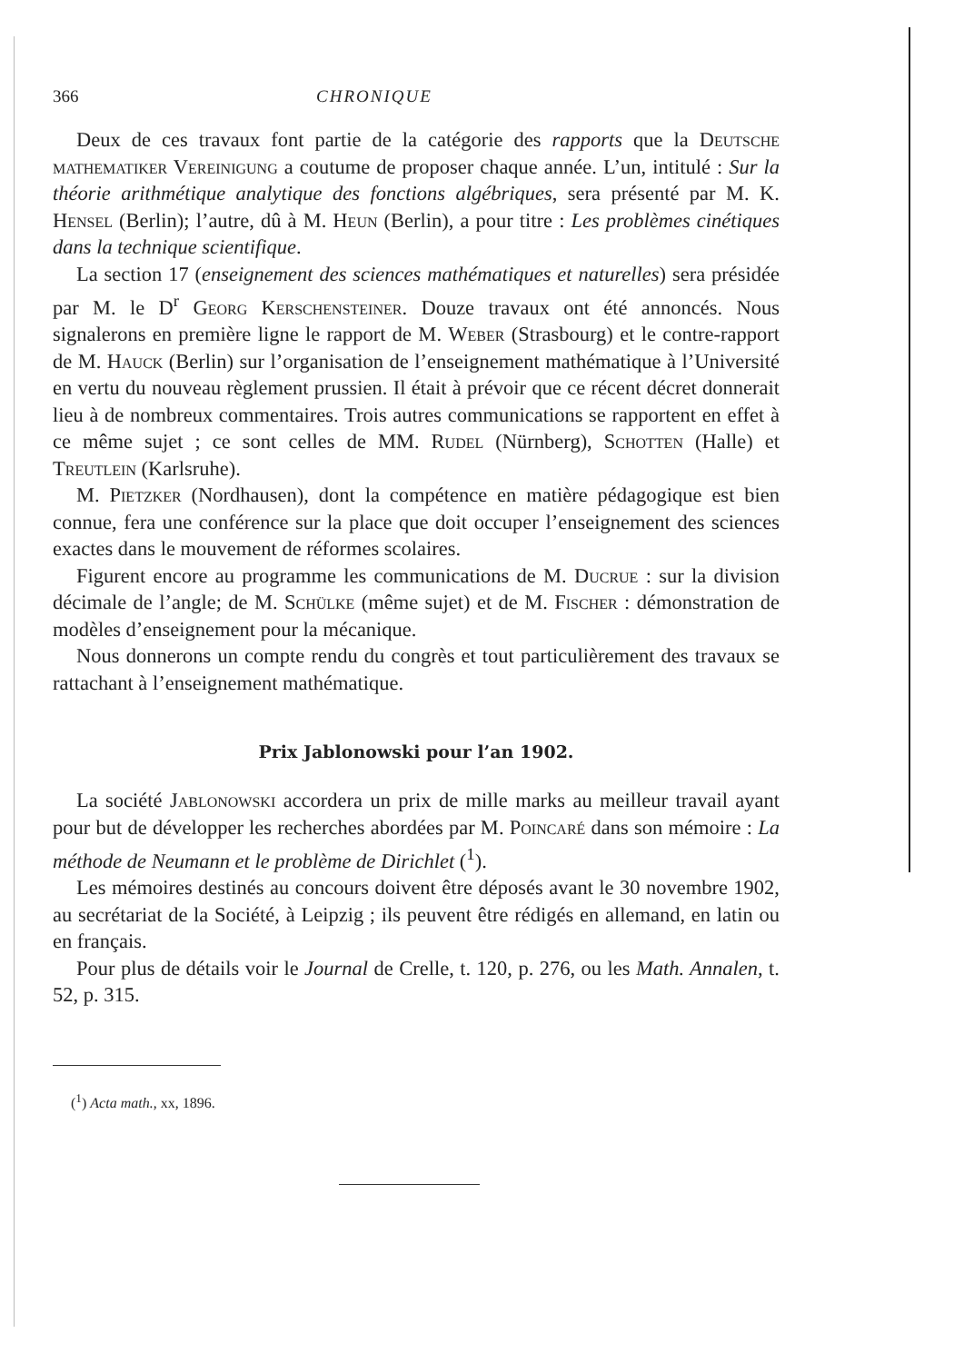366 CHRONIQUE
Deux de ces travaux font partie de la catégorie des rapports que la Deutsche mathematiker Vereinigung a coutume de proposer chaque année. L’un, intitulé : Sur la théorie arithmétique analytique des fonctions algébriques, sera présenté par M. K. Hensel (Berlin); l’autre, dû à M. Heun (Berlin), a pour titre : Les problèmes cinétiques dans la technique scientifique.
La section 17 (enseignement des sciences mathématiques et naturelles) sera présidée par M. le D<sup>r</sup> Georg Kerschensteiner. Douze travaux ont été annoncés. Nous signalerons en première ligne le rapport de M. Weber (Strasbourg) et le contre-rapport de M. Hauck (Berlin) sur l’organisation de l’enseignement mathématique à l’Université en vertu du nouveau règlement prussien. Il était à prévoir que ce récent décret donnerait lieu à de nombreux commentaires. Trois autres communications se rapportent en effet à ce même sujet ; ce sont celles de MM. Rudel (Nürnberg), Schotten (Halle) et Treutlein (Karlsruhe).
M. Pietzker (Nordhausen), dont la compétence en matière pédagogique est bien connue, fera une conférence sur la place que doit occuper l’enseignement des sciences exactes dans le mouvement de réformes scolaires.
Figurent encore au programme les communications de M. Ducrue : sur la division décimale de l’angle; de M. Schülke (même sujet) et de M. Fischer : démonstration de modèles d’enseignement pour la mécanique.
Nous donnerons un compte rendu du congrès et tout particulièrement des travaux se rattachant à l’enseignement mathématique.
Prix Jablonowski pour l’an 1902.
La société Jablonowski accordera un prix de mille marks au meilleur travail ayant pour but de développer les recherches abordées par M. Poincaré dans son mémoire : La méthode de Neumann et le problème de Dirichlet (<sup>1</sup>).
Les mémoires destinés au concours doivent être déposés avant le 30 novembre 1902, au secrétariat de la Société, à Leipzig ; ils peuvent être rédigés en allemand, en latin ou en français.
Pour plus de détails voir le Journal de Crelle, t. 120, p. 276, ou les Math. Annalen, t. 52, p. 315.
(<sup>1</sup>) Acta math., xx, 1896.